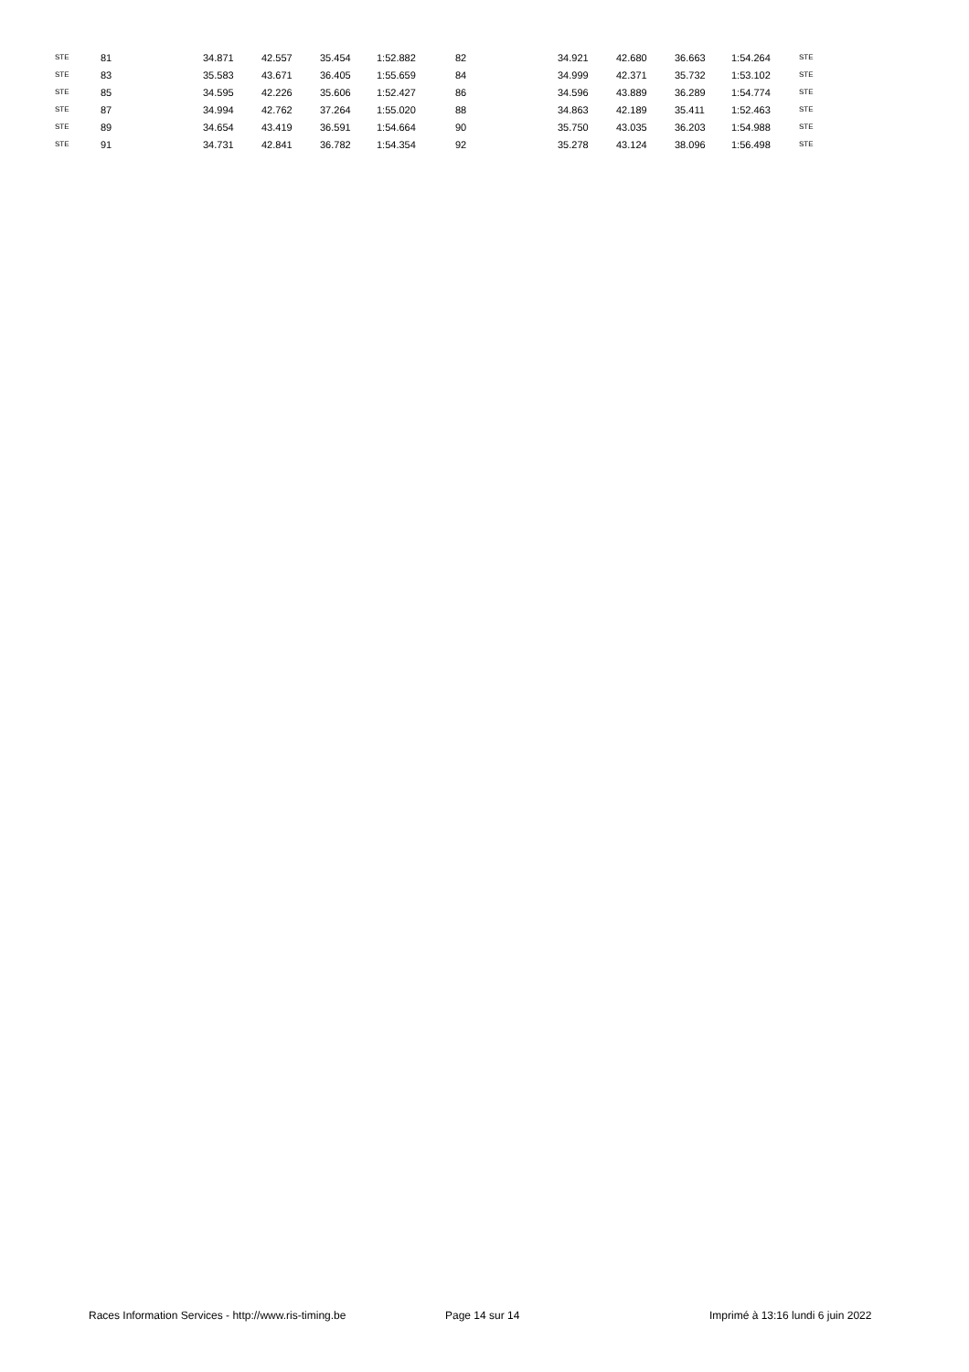| STE | 81 | 34.871 | 42.557 | 35.454 | 1:52.882 | 82 | 34.921 | 42.680 | 36.663 | 1:54.264 | STE |
| STE | 83 | 35.583 | 43.671 | 36.405 | 1:55.659 | 84 | 34.999 | 42.371 | 35.732 | 1:53.102 | STE |
| STE | 85 | 34.595 | 42.226 | 35.606 | 1:52.427 | 86 | 34.596 | 43.889 | 36.289 | 1:54.774 | STE |
| STE | 87 | 34.994 | 42.762 | 37.264 | 1:55.020 | 88 | 34.863 | 42.189 | 35.411 | 1:52.463 | STE |
| STE | 89 | 34.654 | 43.419 | 36.591 | 1:54.664 | 90 | 35.750 | 43.035 | 36.203 | 1:54.988 | STE |
| STE | 91 | 34.731 | 42.841 | 36.782 | 1:54.354 | 92 | 35.278 | 43.124 | 38.096 | 1:56.498 | STE |
Races Information Services - http://www.ris-timing.be Page 14 sur 14 Imprimé à 13:16 lundi 6 juin 2022